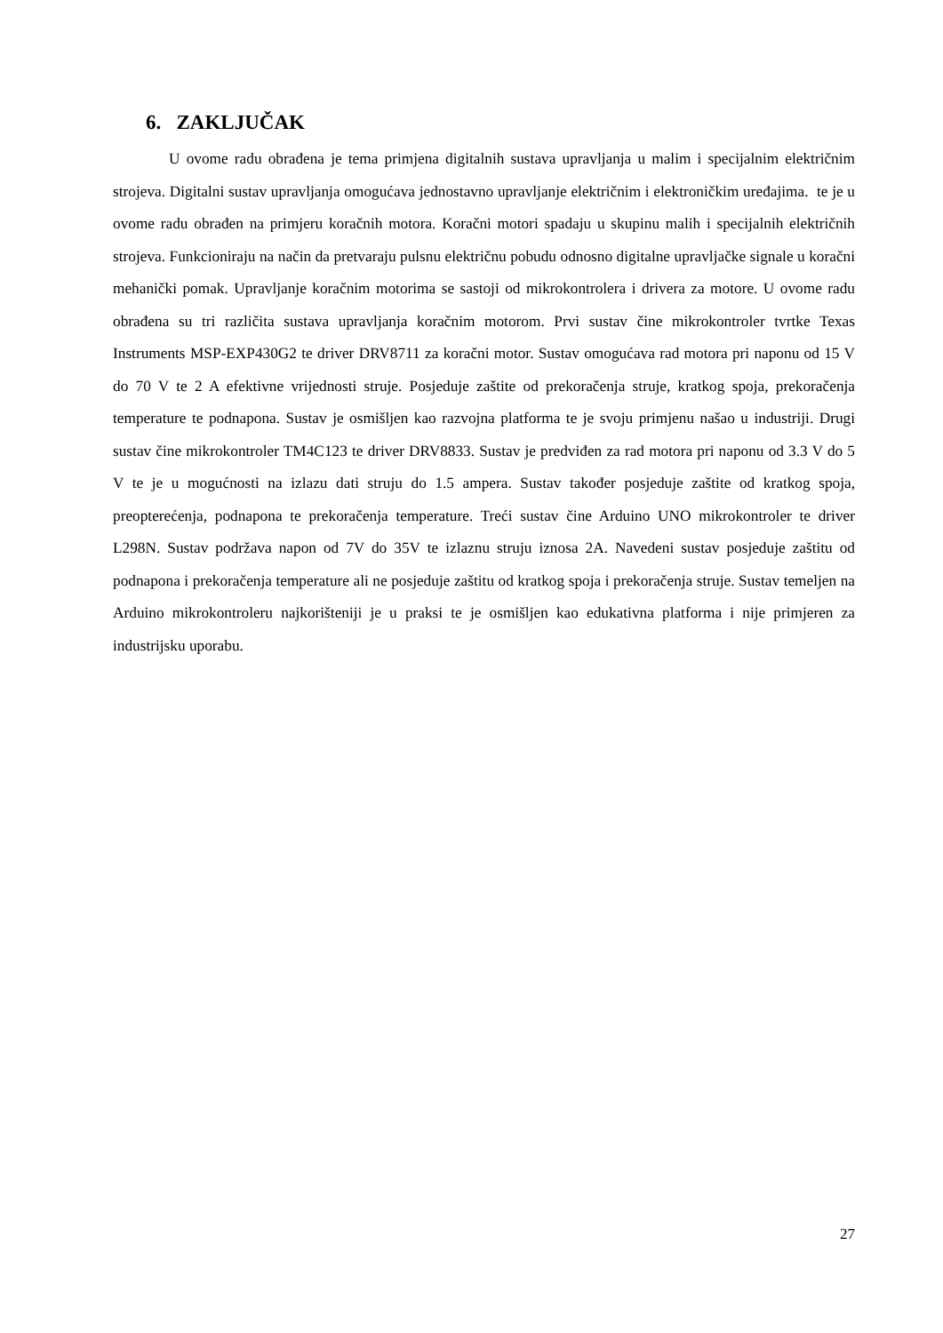6. ZAKLJUČAK
U ovome radu obrađena je tema primjena digitalnih sustava upravljanja u malim i specijalnim električnim strojeva. Digitalni sustav upravljanja omogućava jednostavno upravljanje električnim i elektroničkim uređajima. te je u ovome radu obrađen na primjeru koračnih motora. Koračni motori spadaju u skupinu malih i specijalnih električnih strojeva. Funkcioniraju na način da pretvaraju pulsnu električnu pobudu odnosno digitalne upravljačke signale u koračni mehanički pomak. Upravljanje koračnim motorima se sastoji od mikrokontrolera i drivera za motore. U ovome radu obrađena su tri različita sustava upravljanja koračnim motorom. Prvi sustav čine mikrokontroler tvrtke Texas Instruments MSP-EXP430G2 te driver DRV8711 za koračni motor. Sustav omogućava rad motora pri naponu od 15 V do 70 V te 2 A efektivne vrijednosti struje. Posjeduje zaštite od prekoračenja struje, kratkog spoja, prekoračenja temperature te podnapona. Sustav je osmišljen kao razvojna platforma te je svoju primjenu našao u industriji. Drugi sustav čine mikrokontroler TM4C123 te driver DRV8833. Sustav je predviđen za rad motora pri naponu od 3.3 V do 5 V te je u mogućnosti na izlazu dati struju do 1.5 ampera. Sustav također posjeduje zaštite od kratkog spoja, preopterećenja, podnapona te prekoračenja temperature. Treći sustav čine Arduino UNO mikrokontroler te driver L298N. Sustav podržava napon od 7V do 35V te izlaznu struju iznosa 2A. Navedeni sustav posjeduje zaštitu od podnapona i prekoračenja temperature ali ne posjeduje zaštitu od kratkog spoja i prekoračenja struje. Sustav temeljen na Arduino mikrokontroleru najkorišteniji je u praksi te je osmišljen kao edukativna platforma i nije primjeren za industrijsku uporabu.
27